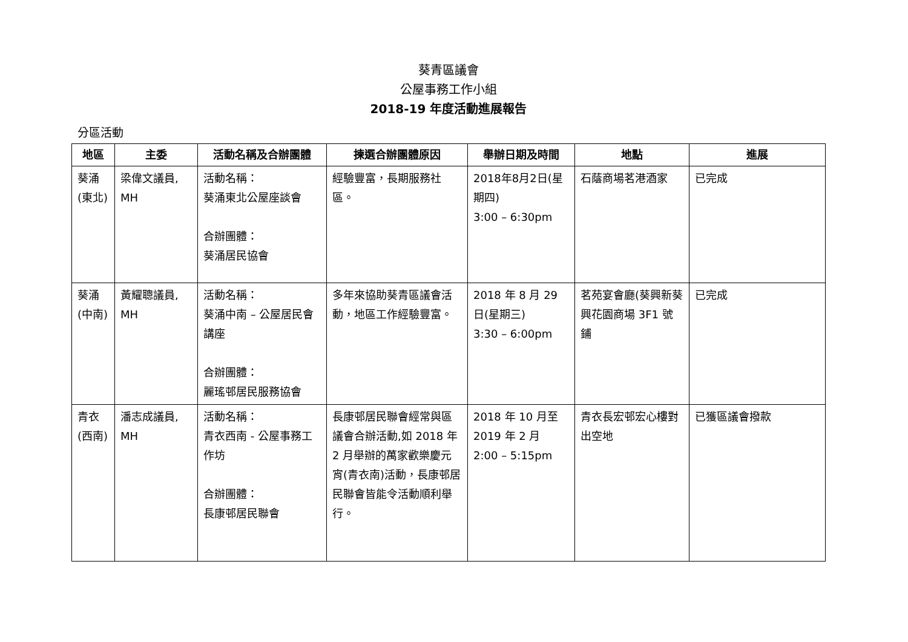葵青區議會
公屋事務工作小組
2018-19 年度活動進展報告
分區活動
| 地區 | 主委 | 活動名稱及合辦團體 | 揀選合辦團體原因 | 舉辦日期及時間 | 地點 | 進展 |
| --- | --- | --- | --- | --- | --- | --- |
| 葵涌 (東北) | 梁偉文議員, MH | 活動名稱： 葵涌東北公屋座談會 合辦團體： 葵涌居民協會 | 經驗豐富，長期服務社區。 | 2018年8月2日(星期四) 3:00 – 6:30pm | 石蔭商場茗港酒家 | 已完成 |
| 葵涌 (中南) | 黃耀聰議員, MH | 活動名稱： 葵涌中南 – 公屋居民會講座 合辦團體： 麗瑤邨居民服務協會 | 多年來協助葵青區議會活動，地區工作經驗豐富。 | 2018 年 8 月 29 日(星期三) 3:30 – 6:00pm | 茗苑宴會廳(葵興新葵興花園商場 3F1 號鋪 | 已完成 |
| 青衣 (西南) | 潘志成議員, MH | 活動名稱： 青衣西南 - 公屋事務工作坊 合辦團體： 長康邨居民聯會 | 長康邨居民聯會經常與區議會合辦活動,如 2018 年 2 月舉辦的萬家歡樂慶元宵(青衣南)活動，長康邨居民聯會皆能令活動順利舉行。 | 2018 年 10 月至 2019 年 2 月 2:00 – 5:15pm | 青衣長宏邨宏心樓對出空地 | 已獲區議會撥款 |